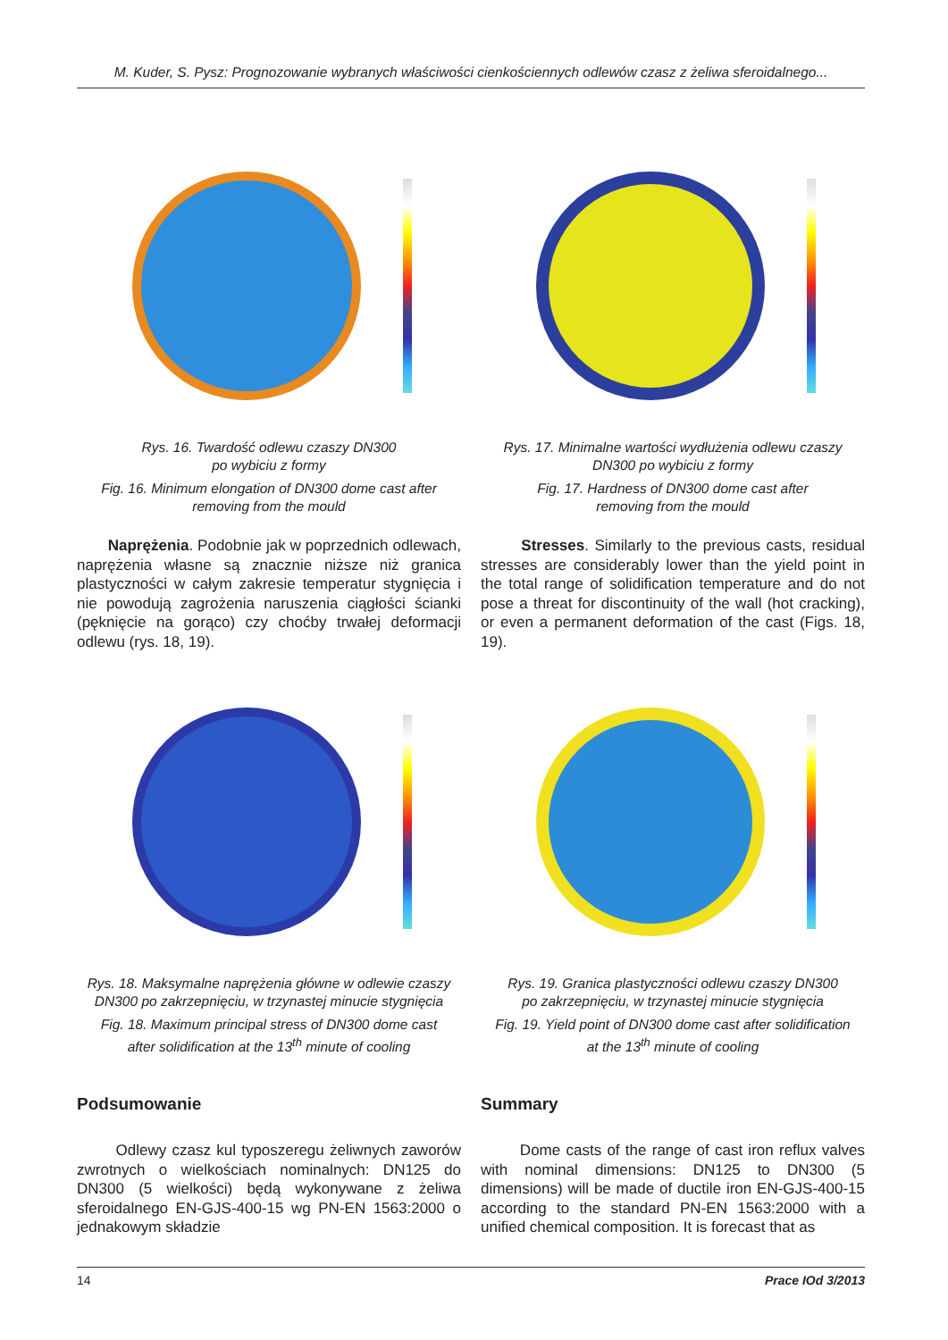M. Kuder, S. Pysz: Prognozowanie wybranych właściwości cienkościennych odlewów czasz z żeliwa sferoidalnego...
Rys. 16. Twardość odlewu czaszy DN300
po wybiciu z formy
Fig. 16. Minimum elongation of DN300 dome cast after
removing from the mould
Rys. 17. Minimalne wartości wydłużenia odlewu czaszy
DN300 po wybiciu z formy
Fig. 17. Hardness of DN300 dome cast after
removing from the mould
Naprężenia. Podobnie jak w poprzednich odlewach, naprężenia własne są znacznie niższe niż granica plastyczności w całym zakresie temperatur stygnięcia i nie powodują zagrożenia naruszenia ciągłości ścianki (pęknięcie na gorąco) czy choćby trwałej deformacji odlewu (rys. 18, 19).
Stresses. Similarly to the previous casts, residual stresses are considerably lower than the yield point in the total range of solidification temperature and do not pose a threat for discontinuity of the wall (hot cracking), or even a permanent deformation of the cast (Figs. 18, 19).
Rys. 18. Maksymalne naprężenia główne w odlewie czaszy
DN300 po zakrzepnięciu, w trzynastej minucie stygnięcia
Fig. 18. Maximum principal stress of DN300 dome cast
after solidification at the 13<sup>th</sup> minute of cooling
Rys. 19. Granica plastyczności odlewu czaszy DN300
po zakrzepnięciu, w trzynastej minucie stygnięcia
Fig. 19. Yield point of DN300 dome cast after solidification
at the 13<sup>th</sup> minute of cooling
Podsumowanie
Odlewy czasz kul typoszeregu żeliwnych zaworów zwrotnych o wielkościach nominalnych: DN125 do DN300 (5 wielkości) będą wykonywane z żeliwa sferoidalnego EN-GJS-400-15 wg PN-EN 1563:2000 o jednakowym składzie
Summary
Dome casts of the range of cast iron reflux valves with nominal dimensions: DN125 to DN300 (5 dimensions) will be made of ductile iron EN-GJS-400-15 according to the standard PN-EN 1563:2000 with a unified chemical composition. It is forecast that as
14 Prace IOd 3/2013